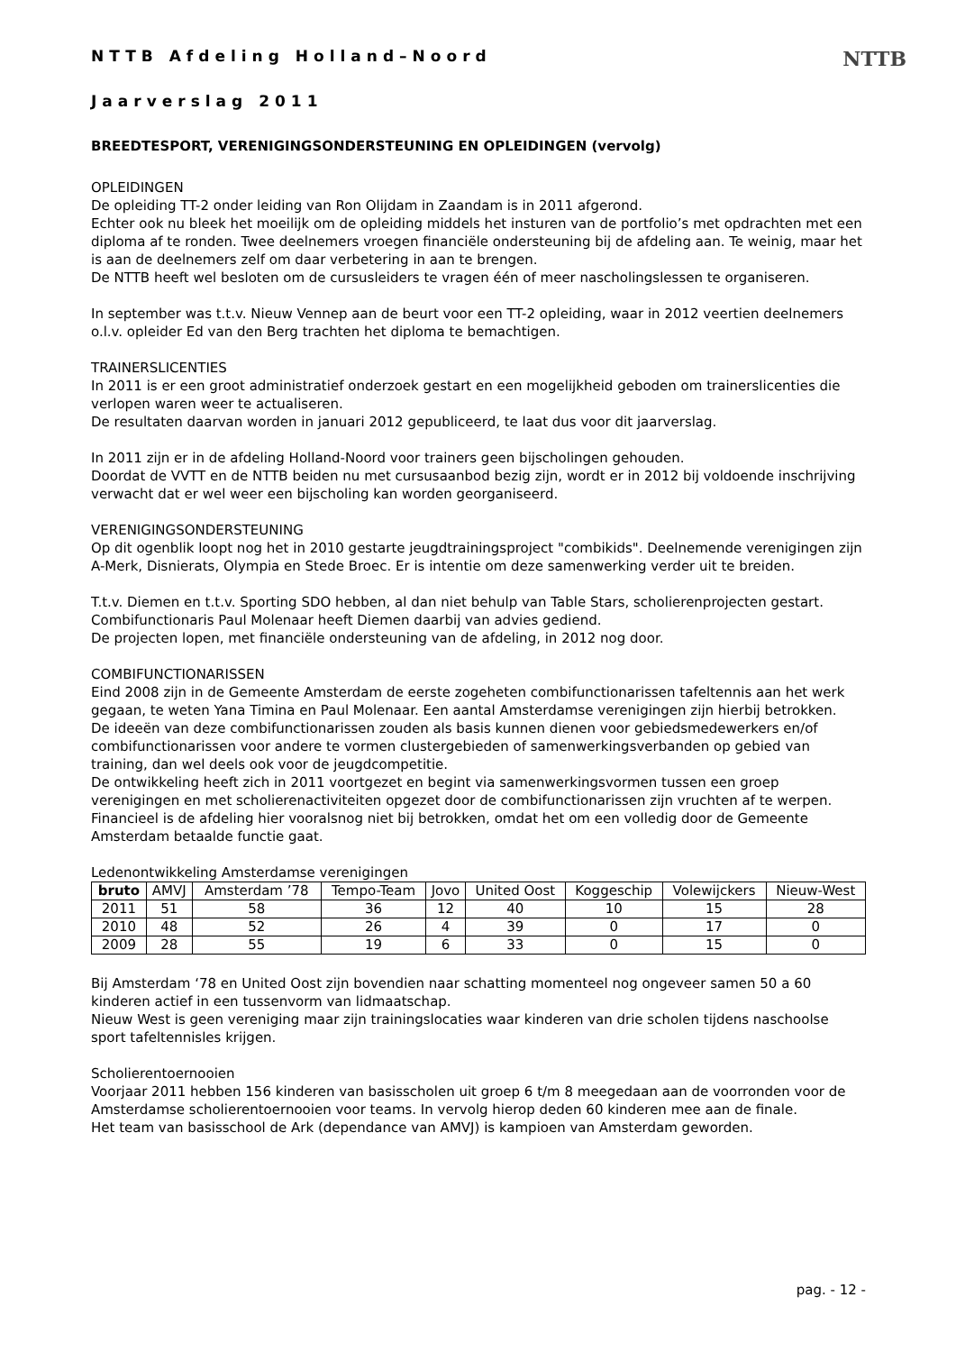NTTB
NTTB Afdeling Holland–Noord
Jaarverslag 2011
BREEDTESPORT, VERENIGINGSONDERSTEUNING EN OPLEIDINGEN (vervolg)
OPLEIDINGEN
De opleiding TT-2 onder leiding van Ron Olijdam in Zaandam is in 2011 afgerond.
Echter ook nu bleek het moeilijk om de opleiding middels het insturen van de portfolio’s met opdrachten met een diploma af te ronden. Twee deelnemers vroegen financiële ondersteuning bij de afdeling aan. Te weinig, maar het is aan de deelnemers zelf om daar verbetering in aan te brengen.
De NTTB heeft wel besloten om de cursusleiders te vragen één of meer nascholingslessen te organiseren.
In september was t.t.v. Nieuw Vennep aan de beurt voor een TT-2 opleiding, waar in 2012 veertien deelnemers o.l.v. opleider Ed van den Berg trachten het diploma te bemachtigen.
TRAINERSLICENTIES
In 2011 is er een groot administratief onderzoek gestart en een mogelijkheid geboden om trainerslicenties die verlopen waren weer te actualiseren.
De resultaten daarvan worden in januari 2012 gepubliceerd, te laat dus voor dit jaarverslag.
In 2011 zijn er in de afdeling Holland-Noord voor trainers geen bijscholingen gehouden.
Doordat de VVTT en de NTTB beiden nu met cursusaanbod bezig zijn, wordt er in 2012 bij voldoende inschrijving verwacht dat er wel weer een bijscholing kan worden georganiseerd.
VERENIGINGSONDERSTEUNING
Op dit ogenblik loopt nog het in 2010 gestarte jeugdtrainingsproject "combikids". Deelnemende verenigingen zijn A-Merk, Disnierats, Olympia en Stede Broec. Er is intentie om deze samenwerking verder uit te breiden.
T.t.v. Diemen en t.t.v. Sporting SDO hebben, al dan niet behulp van Table Stars, scholierenprojecten gestart. Combifunctionaris Paul Molenaar heeft Diemen daarbij van advies gediend.
De projecten lopen, met financiële ondersteuning van de afdeling, in 2012 nog door.
COMBIFUNCTIONARISSEN
Eind 2008 zijn in de Gemeente Amsterdam de eerste zogeheten combifunctionarissen tafeltennis aan het werk gegaan, te weten Yana Timina en Paul Molenaar. Een aantal Amsterdamse verenigingen zijn hierbij betrokken.
De ideeën van deze combifunctionarissen zouden als basis kunnen dienen voor gebiedsmedewerkers en/of combifunctionarissen voor andere te vormen clustergebieden of samenwerkingsverbanden op gebied van training, dan wel deels ook voor de jeugdcompetitie.
De ontwikkeling heeft zich in 2011 voortgezet en begint via samenwerkingsvormen tussen een groep verenigingen en met scholierenactiviteiten opgezet door de combifunctionarissen zijn vruchten af te werpen.
Financieel is de afdeling hier vooralsnog niet bij betrokken, omdat het om een volledig door de Gemeente Amsterdam betaalde functie gaat.
Ledenontwikkeling Amsterdamse verenigingen
| bruto | AMVJ | Amsterdam ’78 | Tempo-Team | Jovo | United Oost | Koggeschip | Volewijckers | Nieuw-West |
| --- | --- | --- | --- | --- | --- | --- | --- | --- |
| 2011 | 51 | 58 | 36 | 12 | 40 | 10 | 15 | 28 |
| 2010 | 48 | 52 | 26 | 4 | 39 | 0 | 17 | 0 |
| 2009 | 28 | 55 | 19 | 6 | 33 | 0 | 15 | 0 |
Bij Amsterdam ‘78 en United Oost zijn bovendien naar schatting momenteel nog ongeveer samen 50 a 60 kinderen actief in een tussenvorm van lidmaatschap.
Nieuw West is geen vereniging maar zijn trainingslocaties waar kinderen van drie scholen tijdens naschoolse sport tafeltennisles krijgen.
Scholierentoernooien
Voorjaar 2011 hebben 156 kinderen van basisscholen uit groep 6 t/m 8 meegedaan aan de voorronden voor de Amsterdamse scholierentoernooien voor teams. In vervolg hierop deden 60 kinderen mee aan de finale.
Het team van basisschool de Ark (dependance van AMVJ) is kampioen van Amsterdam geworden.
pag. - 12 -